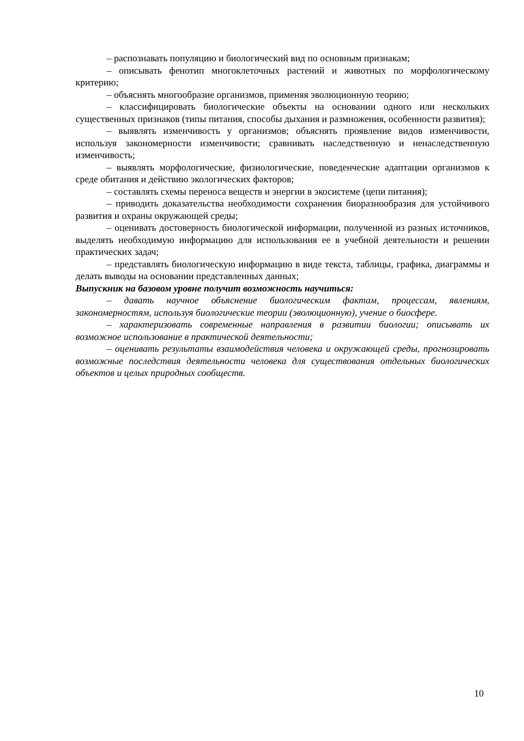– распознавать популяцию и биологический вид по основным признакам;
– описывать фенотип многоклеточных растений и животных по морфологическому критерию;
– объяснять многообразие организмов, применяя эволюционную теорию;
– классифицировать биологические объекты на основании одного или нескольких существенных признаков (типы питания, способы дыхания и размножения, особенности развития);
– выявлять изменчивость у организмов; объяснять проявление видов изменчивости, используя закономерности изменчивости; сравнивать наследственную и ненаследственную изменчивость;
– выявлять морфологические, физиологические, поведенческие адаптации организмов к среде обитания и действию экологических факторов;
– составлять схемы переноса веществ и энергии в экосистеме (цепи питания);
– приводить доказательства необходимости сохранения биоразнообразия для устойчивого развития и охраны окружающей среды;
– оценивать достоверность биологической информации, полученной из разных источников, выделять необходимую информацию для использования ее в учебной деятельности и решении практических задач;
– представлять биологическую информацию в виде текста, таблицы, графика, диаграммы и делать выводы на основании представленных данных;
Выпускник на базовом уровне получит возможность научиться:
– давать научное объяснение биологическим фактам, процессам, явлениям, закономерностям, используя биологические теории (эволюционную), учение о биосфере.
– характеризовать современные направления в развитии биологии; описывать их возможное использование в практической деятельности;
– оценивать результаты взаимодействия человека и окружающей среды, прогнозировать возможные последствия деятельности человека для существования отдельных биологических объектов и целых природных сообществ.
10